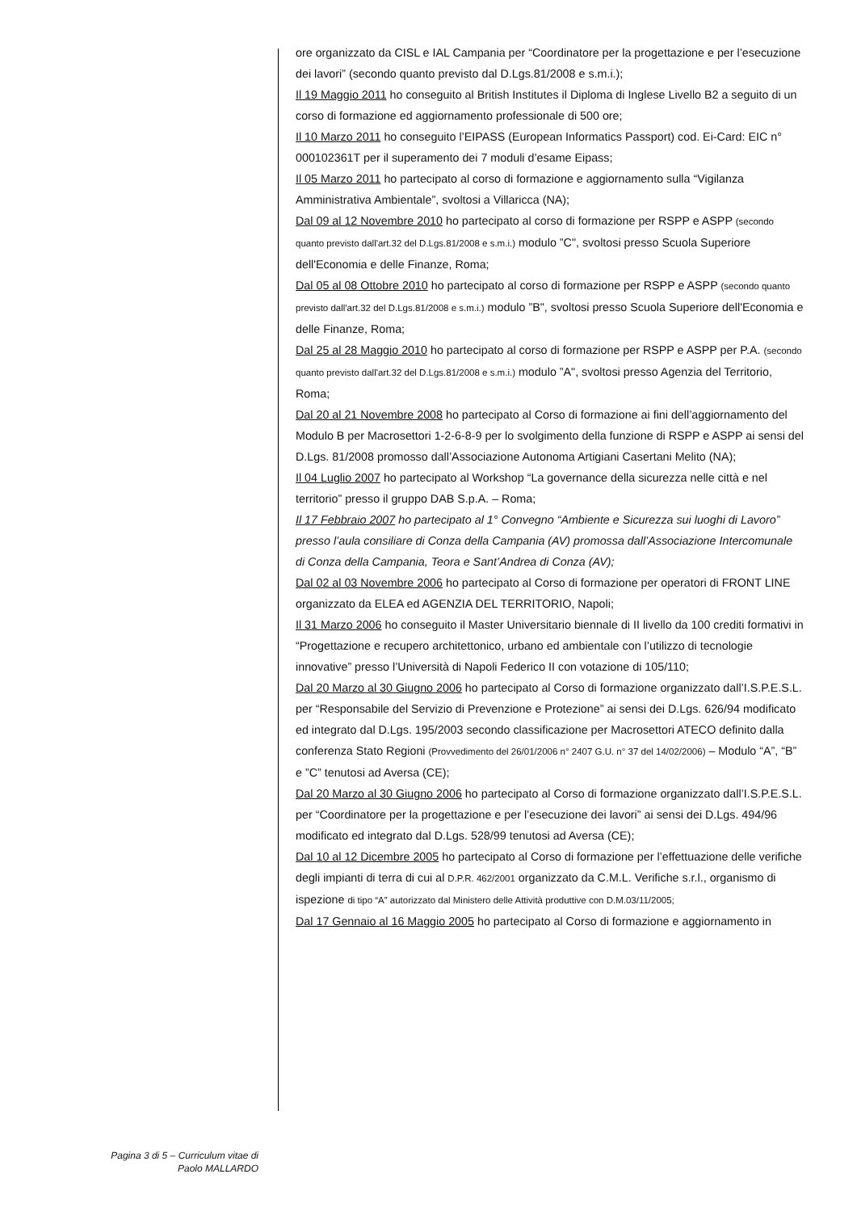ore organizzato da CISL e IAL Campania per “Coordinatore per la progettazione e per l’esecuzione dei lavori” (secondo quanto previsto dal D.Lgs.81/2008 e s.m.i.);
Il 19 Maggio 2011 ho conseguito al British Institutes il Diploma di Inglese Livello B2 a seguito di un corso di formazione ed aggiornamento professionale di 500 ore;
Il 10 Marzo 2011 ho conseguito l’EIPASS (European Informatics Passport) cod. Ei-Card: EIC n° 000102361T per il superamento dei 7 moduli d’esame Eipass;
Il 05 Marzo 2011 ho partecipato al corso di formazione e aggiornamento sulla “Vigilanza Amministrativa Ambientale”, svoltosi a Villaricca (NA);
Dal 09 al 12 Novembre 2010 ho partecipato al corso di formazione per RSPP e ASPP (secondo quanto previsto dall'art.32 del D.Lgs.81/2008 e s.m.i.) modulo ”C", svoltosi presso Scuola Superiore dell'Economia e delle Finanze, Roma;
Dal 05 al 08 Ottobre 2010 ho partecipato al corso di formazione per RSPP e ASPP (secondo quanto previsto dall'art.32 del D.Lgs.81/2008 e s.m.i.) modulo ”B", svoltosi presso Scuola Superiore dell'Economia e delle Finanze, Roma;
Dal 25 al 28 Maggio 2010 ho partecipato al corso di formazione per RSPP e ASPP per P.A. (secondo quanto previsto dall'art.32 del D.Lgs.81/2008 e s.m.i.) modulo ”A", svoltosi presso Agenzia del Territorio, Roma;
Dal 20 al 21 Novembre 2008 ho partecipato al Corso di formazione ai fini dell’aggiornamento del Modulo B per Macrosettori 1-2-6-8-9 per lo svolgimento della funzione di RSPP e ASPP ai sensi del D.Lgs. 81/2008 promosso dall’Associazione Autonoma Artigiani Casertani Melito (NA);
Il 04 Luglio 2007 ho partecipato al Workshop “La governance della sicurezza nelle città e nel territorio” presso il gruppo DAB S.p.A. – Roma;
Il 17 Febbraio 2007 ho partecipato al 1° Convegno “Ambiente e Sicurezza sui luoghi di Lavoro” presso l’aula consiliare di Conza della Campania (AV) promossa dall’Associazione Intercomunale di Conza della Campania, Teora e Sant’Andrea di Conza (AV);
Dal 02 al 03 Novembre 2006 ho partecipato al Corso di formazione per operatori di FRONT LINE organizzato da ELEA ed AGENZIA DEL TERRITORIO, Napoli;
Il 31 Marzo 2006 ho conseguito il Master Universitario biennale di II livello da 100 crediti formativi in “Progettazione e recupero architettonico, urbano ed ambientale con l’utilizzo di tecnologie innovative” presso l’Università di Napoli Federico II con votazione di 105/110;
Dal 20 Marzo al 30 Giugno 2006 ho partecipato al Corso di formazione organizzato dall’I.S.P.E.S.L. per “Responsabile del Servizio di Prevenzione e Protezione” ai sensi dei D.Lgs. 626/94 modificato ed integrato dal D.Lgs. 195/2003 secondo classificazione per Macrosettori ATECO definito dalla conferenza Stato Regioni (Provvedimento del 26/01/2006 n° 2407 G.U. n° 37 del 14/02/2006) – Modulo “A”, “B” e ”C” tenutosi ad Aversa (CE);
Dal 20 Marzo al 30 Giugno 2006 ho partecipato al Corso di formazione organizzato dall’I.S.P.E.S.L. per “Coordinatore per la progettazione e per l’esecuzione dei lavori” ai sensi dei D.Lgs. 494/96 modificato ed integrato dal D.Lgs. 528/99 tenutosi ad Aversa (CE);
Dal 10 al 12 Dicembre 2005 ho partecipato al Corso di formazione per l’effettuazione delle verifiche degli impianti di terra di cui al D.P.R. 462/2001 organizzato da C.M.L. Verifiche s.r.l., organismo di ispezione di tipo “A” autorizzato dal Ministero delle Attività produttive con D.M.03/11/2005;
Dal 17 Gennaio al 16 Maggio 2005 ho partecipato al Corso di formazione e aggiornamento in
Pagina 3 di 5 – Curriculum vitae di
Paolo MALLARDO